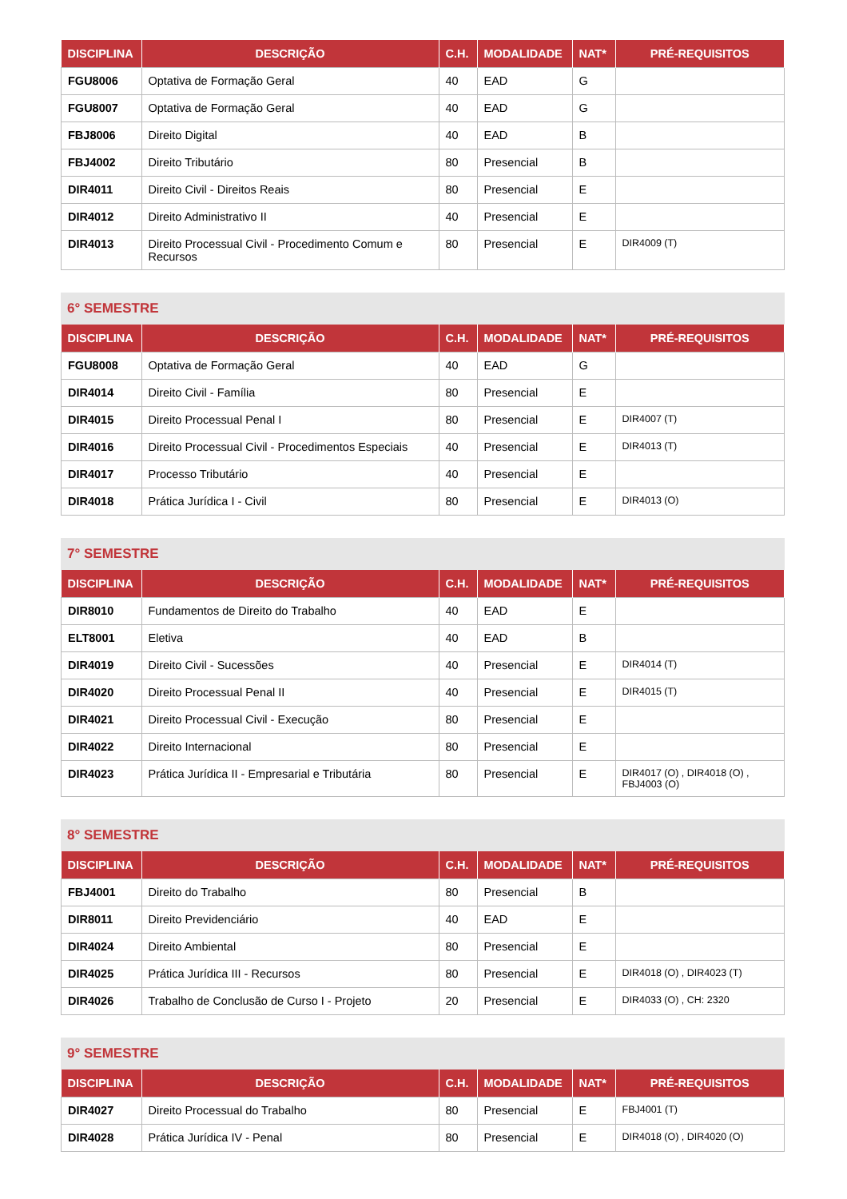| DISCIPLINA | DESCRIÇÃO | C.H. | MODALIDADE | NAT* | PRÉ-REQUISITOS |
| --- | --- | --- | --- | --- | --- |
| FGU8006 | Optativa de Formação Geral | 40 | EAD | G | |
| FGU8007 | Optativa de Formação Geral | 40 | EAD | G | |
| FBJ8006 | Direito Digital | 40 | EAD | B | |
| FBJ4002 | Direito Tributário | 80 | Presencial | B | |
| DIR4011 | Direito Civil - Direitos Reais | 80 | Presencial | E | |
| DIR4012 | Direito Administrativo II | 40 | Presencial | E | |
| DIR4013 | Direito Processual Civil - Procedimento Comum e Recursos | 80 | Presencial | E | DIR4009 (T) |
6° SEMESTRE
| DISCIPLINA | DESCRIÇÃO | C.H. | MODALIDADE | NAT* | PRÉ-REQUISITOS |
| --- | --- | --- | --- | --- | --- |
| FGU8008 | Optativa de Formação Geral | 40 | EAD | G | |
| DIR4014 | Direito Civil - Família | 80 | Presencial | E | |
| DIR4015 | Direito Processual Penal I | 80 | Presencial | E | DIR4007 (T) |
| DIR4016 | Direito Processual Civil - Procedimentos Especiais | 40 | Presencial | E | DIR4013 (T) |
| DIR4017 | Processo Tributário | 40 | Presencial | E | |
| DIR4018 | Prática Jurídica I - Civil | 80 | Presencial | E | DIR4013 (O) |
7° SEMESTRE
| DISCIPLINA | DESCRIÇÃO | C.H. | MODALIDADE | NAT* | PRÉ-REQUISITOS |
| --- | --- | --- | --- | --- | --- |
| DIR8010 | Fundamentos de Direito do Trabalho | 40 | EAD | E | |
| ELT8001 | Eletiva | 40 | EAD | B | |
| DIR4019 | Direito Civil - Sucessões | 40 | Presencial | E | DIR4014 (T) |
| DIR4020 | Direito Processual Penal II | 40 | Presencial | E | DIR4015 (T) |
| DIR4021 | Direito Processual Civil - Execução | 80 | Presencial | E | |
| DIR4022 | Direito Internacional | 80 | Presencial | E | |
| DIR4023 | Prática Jurídica II - Empresarial e Tributária | 80 | Presencial | E | DIR4017 (O) , DIR4018 (O) , FBJ4003 (O) |
8° SEMESTRE
| DISCIPLINA | DESCRIÇÃO | C.H. | MODALIDADE | NAT* | PRÉ-REQUISITOS |
| --- | --- | --- | --- | --- | --- |
| FBJ4001 | Direito do Trabalho | 80 | Presencial | B | |
| DIR8011 | Direito Previdenciário | 40 | EAD | E | |
| DIR4024 | Direito Ambiental | 80 | Presencial | E | |
| DIR4025 | Prática Jurídica III - Recursos | 80 | Presencial | E | DIR4018 (O) , DIR4023 (T) |
| DIR4026 | Trabalho de Conclusão de Curso I - Projeto | 20 | Presencial | E | DIR4033 (O) , CH: 2320 |
9° SEMESTRE
| DISCIPLINA | DESCRIÇÃO | C.H. | MODALIDADE | NAT* | PRÉ-REQUISITOS |
| --- | --- | --- | --- | --- | --- |
| DIR4027 | Direito Processual do Trabalho | 80 | Presencial | E | FBJ4001 (T) |
| DIR4028 | Prática Jurídica IV - Penal | 80 | Presencial | E | DIR4018 (O) , DIR4020 (O) |